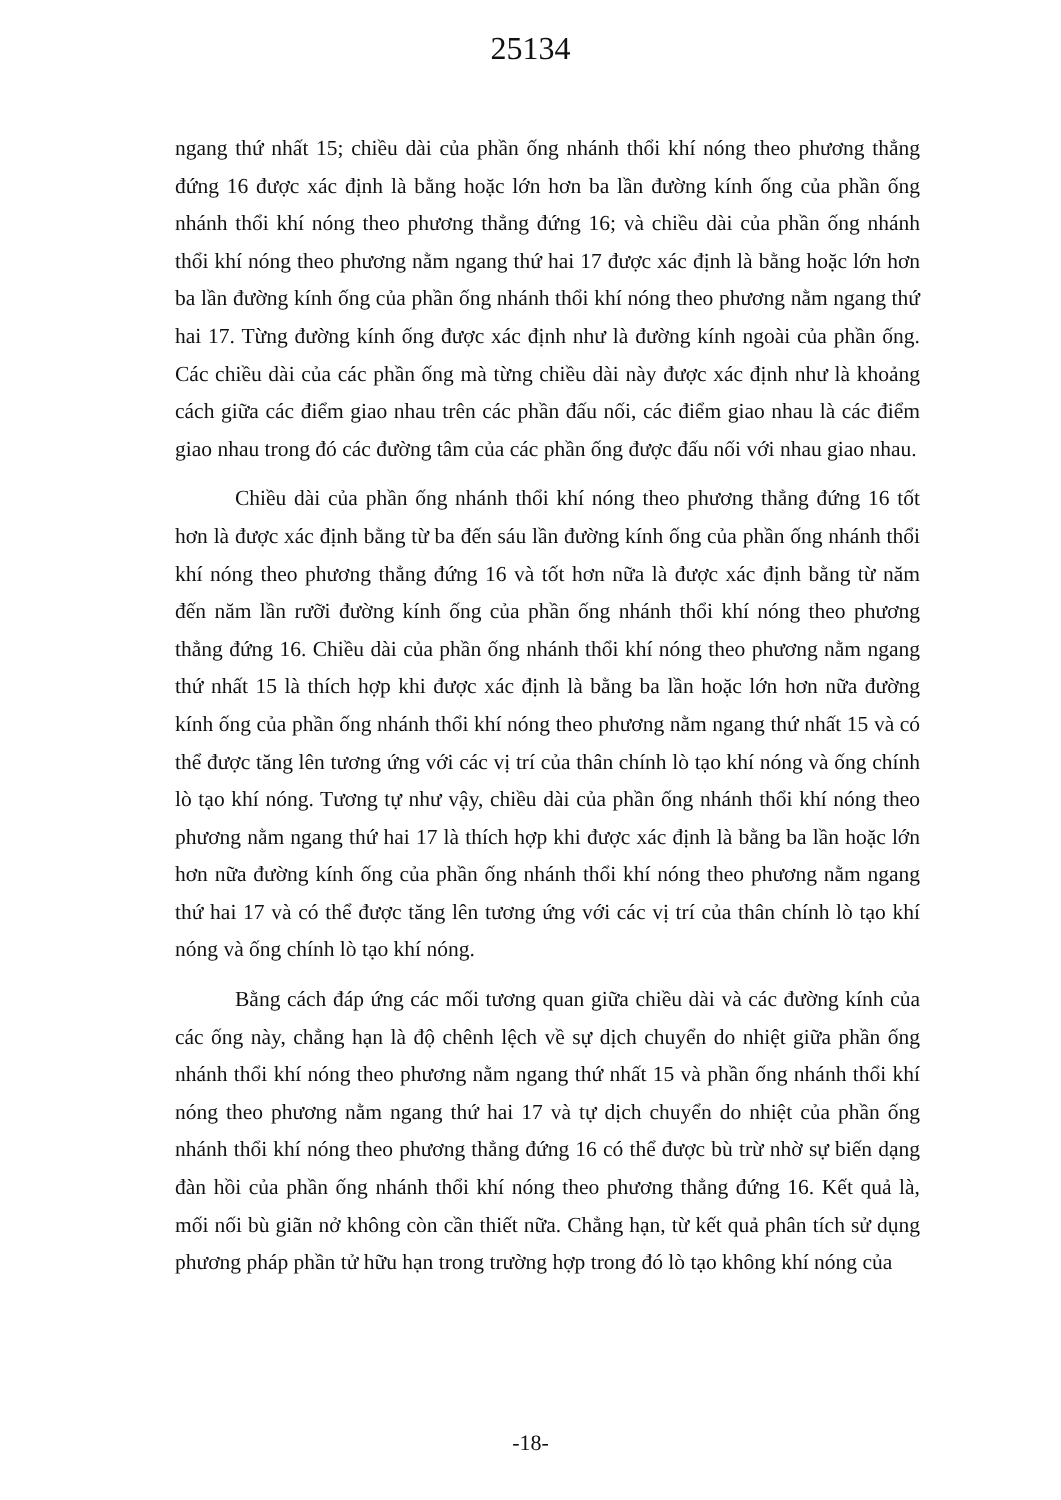25134
ngang thứ nhất 15; chiều dài của phần ống nhánh thổi khí nóng theo phương thẳng đứng 16 được xác định là bằng hoặc lớn hơn ba lần đường kính ống của phần ống nhánh thổi khí nóng theo phương thẳng đứng 16; và chiều dài của phần ống nhánh thổi khí nóng theo phương nằm ngang thứ hai 17 được xác định là bằng hoặc lớn hơn ba lần đường kính ống của phần ống nhánh thổi khí nóng theo phương nằm ngang thứ hai 17. Từng đường kính ống được xác định như là đường kính ngoài của phần ống. Các chiều dài của các phần ống mà từng chiều dài này được xác định như là khoảng cách giữa các điểm giao nhau trên các phần đấu nối, các điểm giao nhau là các điểm giao nhau trong đó các đường tâm của các phần ống được đấu nối với nhau giao nhau.
Chiều dài của phần ống nhánh thổi khí nóng theo phương thẳng đứng 16 tốt hơn là được xác định bằng từ ba đến sáu lần đường kính ống của phần ống nhánh thổi khí nóng theo phương thẳng đứng 16 và tốt hơn nữa là được xác định bằng từ năm đến năm lần rưỡi đường kính ống của phần ống nhánh thổi khí nóng theo phương thẳng đứng 16. Chiều dài của phần ống nhánh thổi khí nóng theo phương nằm ngang thứ nhất 15 là thích hợp khi được xác định là bằng ba lần hoặc lớn hơn nữa đường kính ống của phần ống nhánh thổi khí nóng theo phương nằm ngang thứ nhất 15 và có thể được tăng lên tương ứng với các vị trí của thân chính lò tạo khí nóng và ống chính lò tạo khí nóng. Tương tự như vậy, chiều dài của phần ống nhánh thổi khí nóng theo phương nằm ngang thứ hai 17 là thích hợp khi được xác định là bằng ba lần hoặc lớn hơn nữa đường kính ống của phần ống nhánh thổi khí nóng theo phương nằm ngang thứ hai 17 và có thể được tăng lên tương ứng với các vị trí của thân chính lò tạo khí nóng và ống chính lò tạo khí nóng.
Bằng cách đáp ứng các mối tương quan giữa chiều dài và các đường kính của các ống này, chẳng hạn là độ chênh lệch về sự dịch chuyển do nhiệt giữa phần ống nhánh thổi khí nóng theo phương nằm ngang thứ nhất 15 và phần ống nhánh thổi khí nóng theo phương nằm ngang thứ hai 17 và tự dịch chuyển do nhiệt của phần ống nhánh thổi khí nóng theo phương thẳng đứng 16 có thể được bù trừ nhờ sự biến dạng đàn hồi của phần ống nhánh thổi khí nóng theo phương thẳng đứng 16. Kết quả là, mối nối bù giãn nở không còn cần thiết nữa. Chẳng hạn, từ kết quả phân tích sử dụng phương pháp phần tử hữu hạn trong trường hợp trong đó lò tạo không khí nóng của
-18-